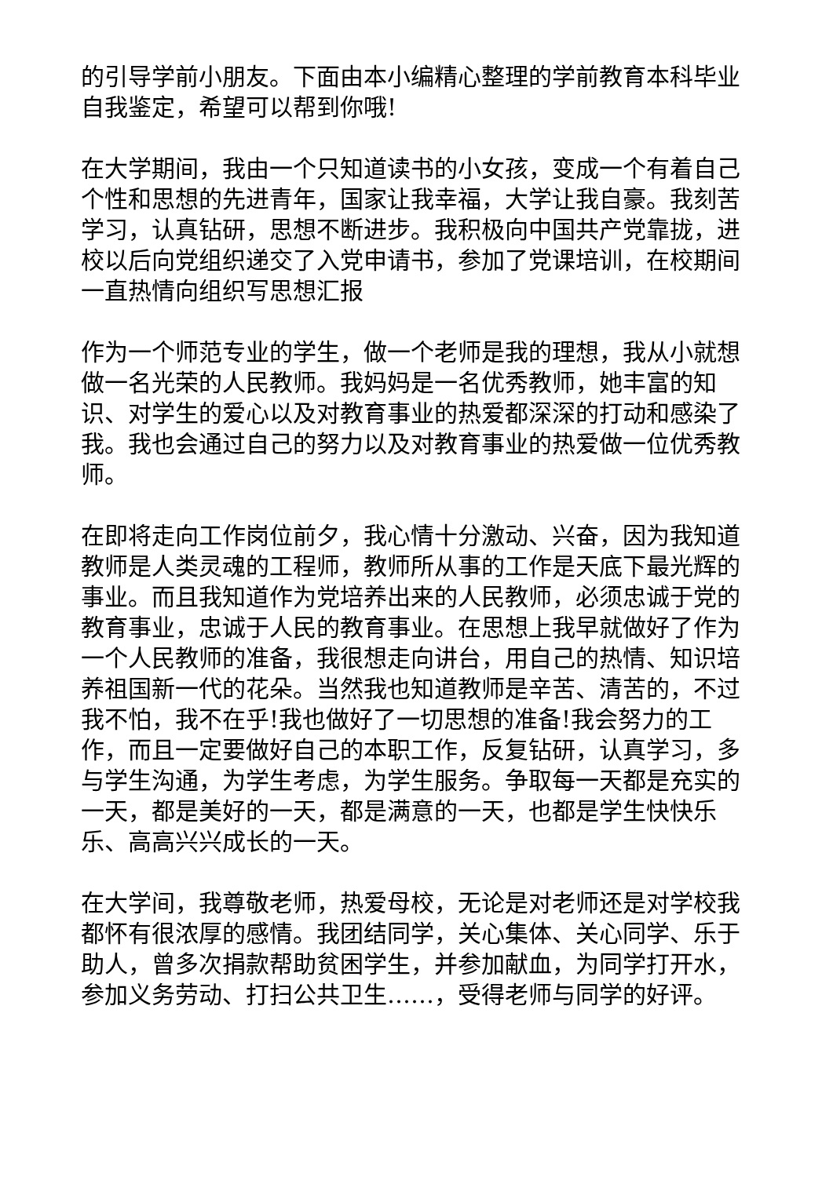的引导学前小朋友。下面由本小编精心整理的学前教育本科毕业自我鉴定，希望可以帮到你哦!
在大学期间，我由一个只知道读书的小女孩，变成一个有着自己个性和思想的先进青年，国家让我幸福，大学让我自豪。我刻苦学习，认真钻研，思想不断进步。我积极向中国共产党靠拢，进校以后向党组织递交了入党申请书，参加了党课培训，在校期间一直热情向组织写思想汇报
作为一个师范专业的学生，做一个老师是我的理想，我从小就想做一名光荣的人民教师。我妈妈是一名优秀教师，她丰富的知识、对学生的爱心以及对教育事业的热爱都深深的打动和感染了我。我也会通过自己的努力以及对教育事业的热爱做一位优秀教师。
在即将走向工作岗位前夕，我心情十分激动、兴奋，因为我知道教师是人类灵魂的工程师，教师所从事的工作是天底下最光辉的事业。而且我知道作为党培养出来的人民教师，必须忠诚于党的教育事业，忠诚于人民的教育事业。在思想上我早就做好了作为一个人民教师的准备，我很想走向讲台，用自己的热情、知识培养祖国新一代的花朵。当然我也知道教师是辛苦、清苦的，不过我不怕，我不在乎!我也做好了一切思想的准备!我会努力的工作，而且一定要做好自己的本职工作，反复钻研，认真学习，多与学生沟通，为学生考虑，为学生服务。争取每一天都是充实的一天，都是美好的一天，都是满意的一天，也都是学生快快乐乐、高高兴兴成长的一天。
在大学间，我尊敬老师，热爱母校，无论是对老师还是对学校我都怀有很浓厚的感情。我团结同学，关心集体、关心同学、乐于助人，曾多次捐款帮助贫困学生，并参加献血，为同学打开水，参加义务劳动、打扫公共卫生……，受得老师与同学的好评。